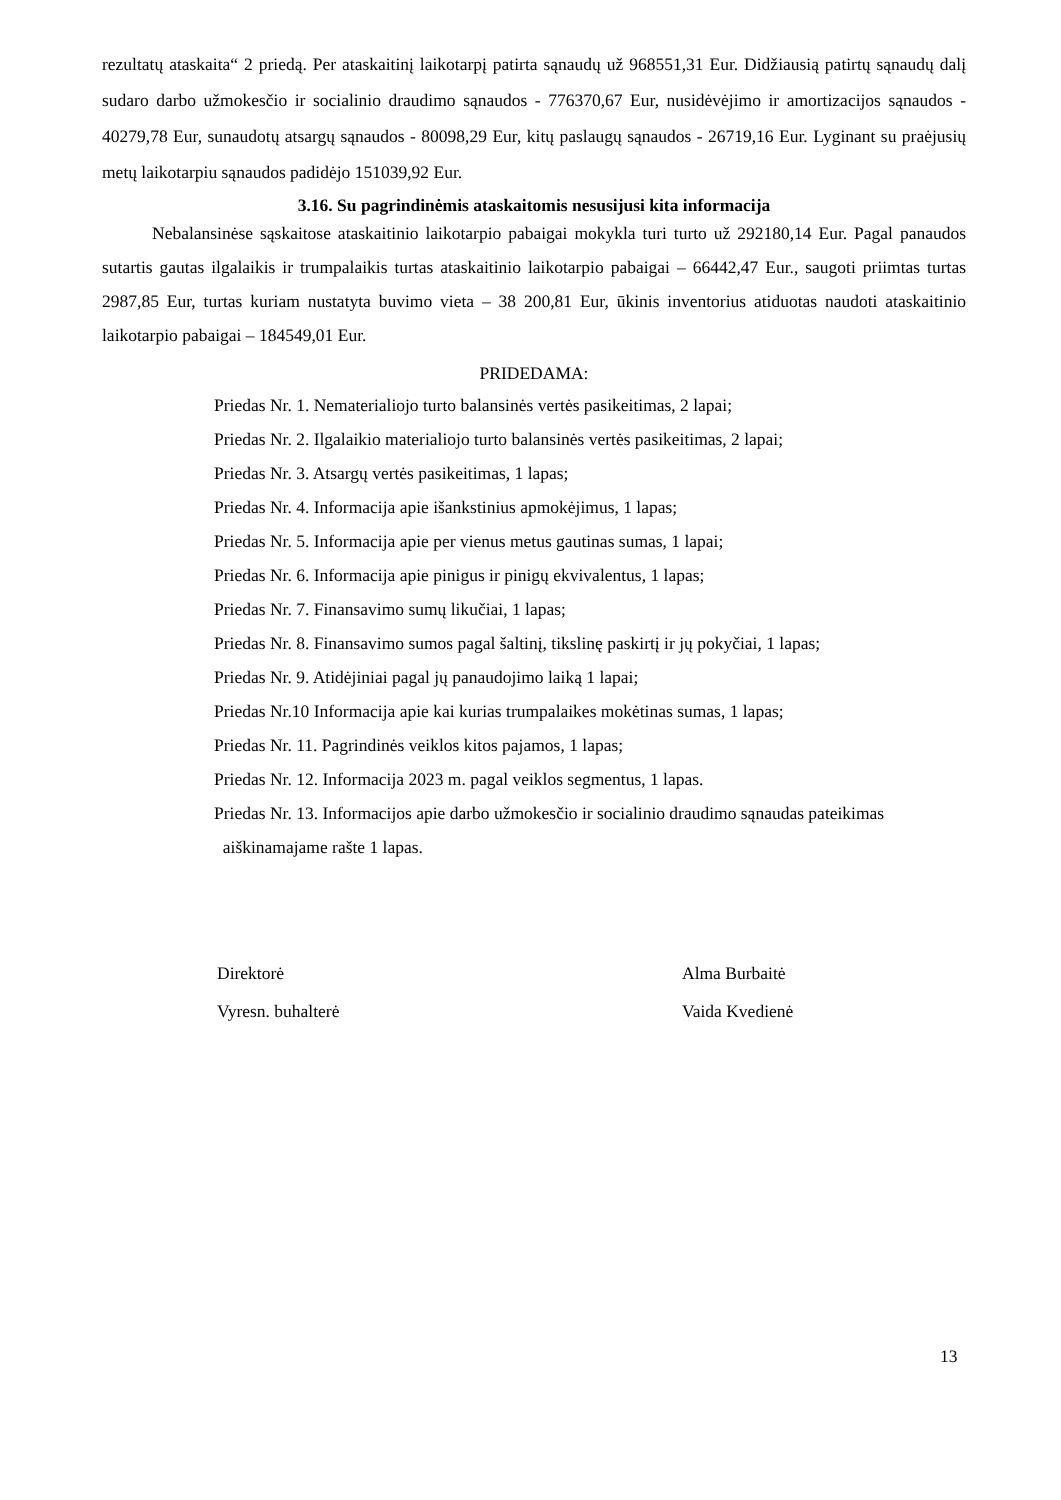rezultatų ataskaita“ 2 priedą. Per ataskaitinį laikotarpį patirta sąnaudų už 968551,31 Eur. Didžiausią patirtų sąnaudų dalį sudaro darbo užmokesčio ir socialinio draudimo sąnaudos - 776370,67 Eur, nusidėvėjimo ir amortizacijos sąnaudos - 40279,78 Eur, sunaudotų atsargų sąnaudos - 80098,29 Eur, kitų paslaugų sąnaudos - 26719,16 Eur. Lyginant su praėjusių metų laikotarpiu sąnaudos padidėjo 151039,92 Eur.
3.16. Su pagrindinėmis ataskaitomis nesusijusi kita informacija
Nebalansinėse sąskaitose ataskaitinio laikotarpio pabaigai mokykla turi turto už 292180,14 Eur. Pagal panaudos sutartis gautas ilgalaikis ir trumpalaikis turtas ataskaitinio laikotarpio pabaigai – 66442,47 Eur., saugoti priimtas turtas 2987,85 Eur, turtas kuriam nustatyta buvimo vieta – 38 200,81 Eur, ūkinis inventorius atiduotas naudoti ataskaitinio laikotarpio pabaigai – 184549,01 Eur.
PRIDEDAMA:
Priedas Nr. 1. Nematerialiojo turto balansinės vertės pasikeitimas, 2 lapai;
Priedas Nr. 2. Ilgalaikio materialiojo turto balansinės vertės pasikeitimas, 2 lapai;
Priedas Nr. 3. Atsargų vertės pasikeitimas, 1 lapas;
Priedas Nr. 4. Informacija apie išankstinius apmokėjimus, 1 lapas;
Priedas Nr. 5. Informacija apie per vienus metus gautinas sumas, 1 lapai;
Priedas Nr. 6. Informacija apie pinigus ir pinigų ekvivalentus, 1 lapas;
Priedas Nr. 7. Finansavimo sumų likučiai, 1 lapas;
Priedas Nr. 8. Finansavimo sumos pagal šaltinį, tikslinę paskirtį ir jų pokyčiai, 1 lapas;
Priedas Nr. 9. Atidėjiniai pagal jų panaudojimo laiką 1 lapai;
Priedas Nr.10 Informacija apie kai kurias trumpalaikes mokėtinas sumas, 1 lapas;
Priedas Nr. 11. Pagrindinės veiklos kitos pajamos, 1 lapas;
Priedas Nr. 12. Informacija 2023 m. pagal veiklos segmentus, 1 lapas.
Priedas Nr. 13. Informacijos apie darbo užmokesčio ir socialinio draudimo sąnaudas pateikimas
aiškinamajame rašte 1 lapas.
Direktorė
Vyresn. buhalterė
Alma Burbaitė
Vaida Kvedienė
13